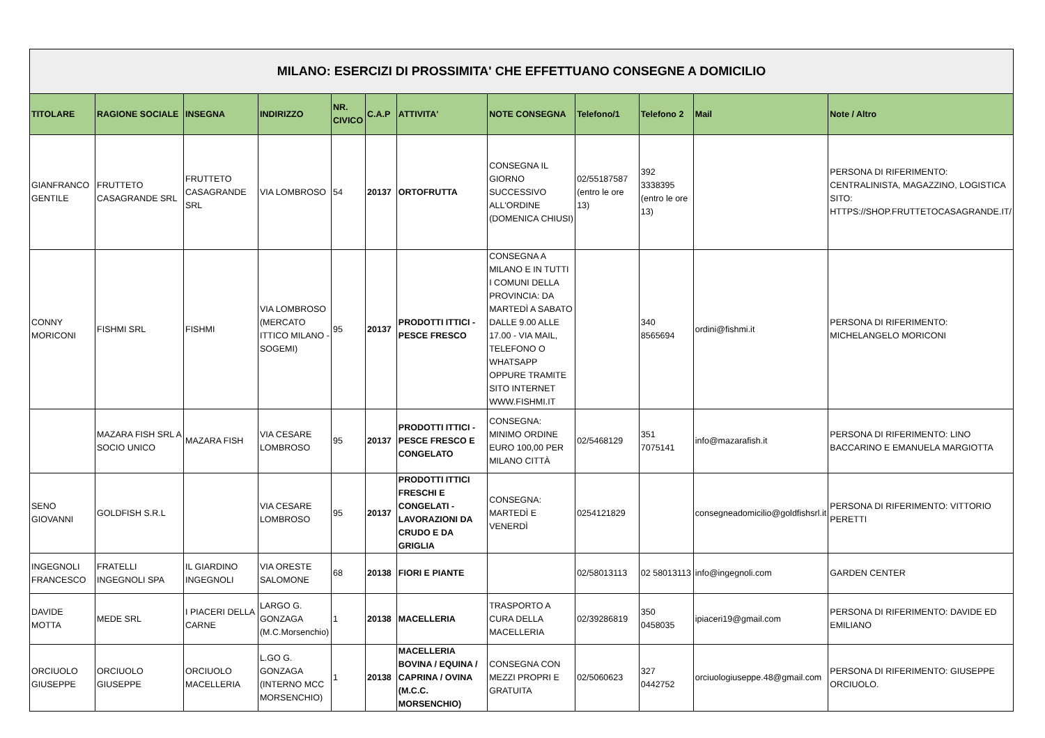| MILANO: ESERCIZI DI PROSSIMITA' CHE EFFETTUANO CONSEGNE A DOMICILIO | | | | | | | | | | | |
| --- | --- | --- | --- | --- | --- | --- | --- | --- | --- | --- | --- |
| TITOLARE | RAGIONE SOCIALE | INSEGNA | INDIRIZZO | NR. CIVICO | C.A.P | ATTIVITA' | NOTE CONSEGNA | Telefono/1 | Telefono 2 | Mail | Note / Altro |
| GIANFRANCO GENTILE | FRUTTETO CASAGRANDE SRL | FRUTTETO CASAGRANDE SRL | VIA LOMBROSO | 54 | 20137 | ORTOFRUTTA | CONSEGNA IL GIORNO SUCCESSIVO ALL'ORDINE (DOMENICA CHIUSI) | 02/55187587 (entro le ore 13) | 392 3338395 (entro le ore 13) | | PERSONA DI RIFERIMENTO: CENTRALINISTA, MAGAZZINO, LOGISTICA SITO: HTTPS://SHOP.FRUTTETOCASAGRANDE.IT/ |
| CONNY MORICONI | FISHMI SRL | FISHMI | VIA LOMBROSO (MERCATO ITTICO MILANO - SOGEMI) | 95 | 20137 | PRODOTTI ITTICI - PESCE FRESCO | CONSEGNA A MILANO E IN TUTTI I COMUNI DELLA PROVINCIA: DA MARTEDÌ A SABATO DALLE 9.00 ALLE 17.00 - VIA MAIL, TELEFONO O WHATSAPP OPPURE TRAMITE SITO INTERNET WWW.FISHMI.IT | | 340 8565694 | ordini@fishmi.it | PERSONA DI RIFERIMENTO: MICHELANGELO MORICONI |
| | MAZARA FISH SRL A SOCIO UNICO | MAZARA FISH | VIA CESARE LOMBROSO | 95 | 20137 | PRODOTTI ITTICI - PESCE FRESCO E CONGELATO | CONSEGNA: MINIMO ORDINE EURO 100,00 PER MILANO CITTÀ | 02/5468129 | 351 7075141 | info@mazarafish.it | PERSONA DI RIFERIMENTO: LINO BACCARINO E EMANUELA MARGIOTTA |
| SENO GIOVANNI | GOLDFISH S.R.L | | VIA CESARE LOMBROSO | 95 | 20137 | PRODOTTI ITTICI FRESCHI E CONGELATI - LAVORAZIONI DA CRUDO E DA GRIGLIA | CONSEGNA: MARTEDÌ E VENERDÌ | 0254121829 | | consegneadomicilio@goldfishsrl.it | PERSONA DI RIFERIMENTO: VITTORIO PERETTI |
| INGEGNOLI FRANCESCO | FRATELLI INGEGNOLI SPA | IL GIARDINO INGEGNOLI | VIA ORESTE SALOMONE | 68 | 20138 | FIORI E PIANTE | | 02/58013113 | 02 58013113 | info@ingegnoli.com | GARDEN CENTER |
| DAVIDE MOTTA | MEDE SRL | I PIACERI DELLA CARNE | LARGO G. GONZAGA (M.C.Morsenchio) | 1 | 20138 | MACELLERIA | TRASPORTO A CURA DELLA MACELLERIA | 02/39286819 | 350 0458035 | ipiaceri19@gmail.com | PERSONA DI RIFERIMENTO: DAVIDE ED EMILIANO |
| ORCIUOLO GIUSEPPE | ORCIUOLO GIUSEPPE | ORCIUOLO MACELLERIA | L.GO G. GONZAGA (INTERNO MCC MORSENCHIO) | 1 | 20138 | MACELLERIA BOVINA / EQUINA / CAPRINA / OVINA (M.C.C. MORSENCHIO) | CONSEGNA CON MEZZI PROPRI E GRATUITA | 02/5060623 | 327 0442752 | orciuologiuseppe.48@gmail.com | PERSONA DI RIFERIMENTO: GIUSEPPE ORCIUOLO. |